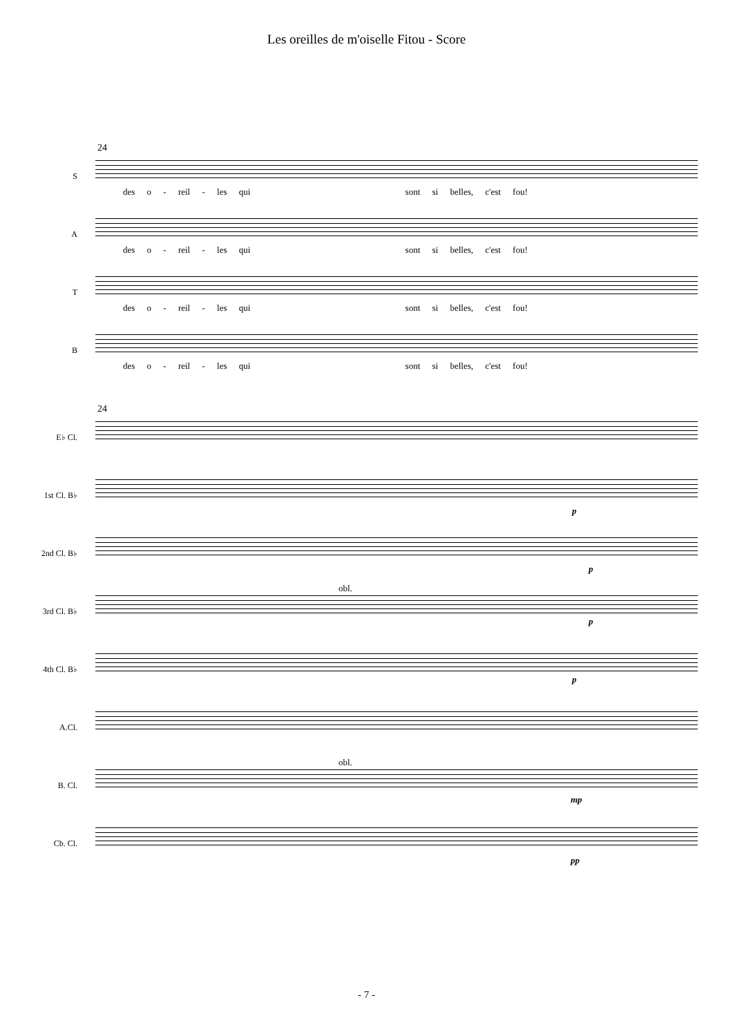Les oreilles de m'oiselle Fitou - Score
24
S
des o - reil - les qui sont si belles, c'est fou!
A
des o - reil - les qui sont si belles, c'est fou!
T
des o - reil - les qui sont si belles, c'est fou!
B
des o - reil - les qui sont si belles, c'est fou!
24
E♭ Cl.
1st Cl. B♭
p
2nd Cl. B♭
p
3rd Cl. B♭
obl.
p
4th Cl. B♭
p
A.Cl.
B. Cl.
obl.
mp
Cb. Cl.
pp
- 7 -